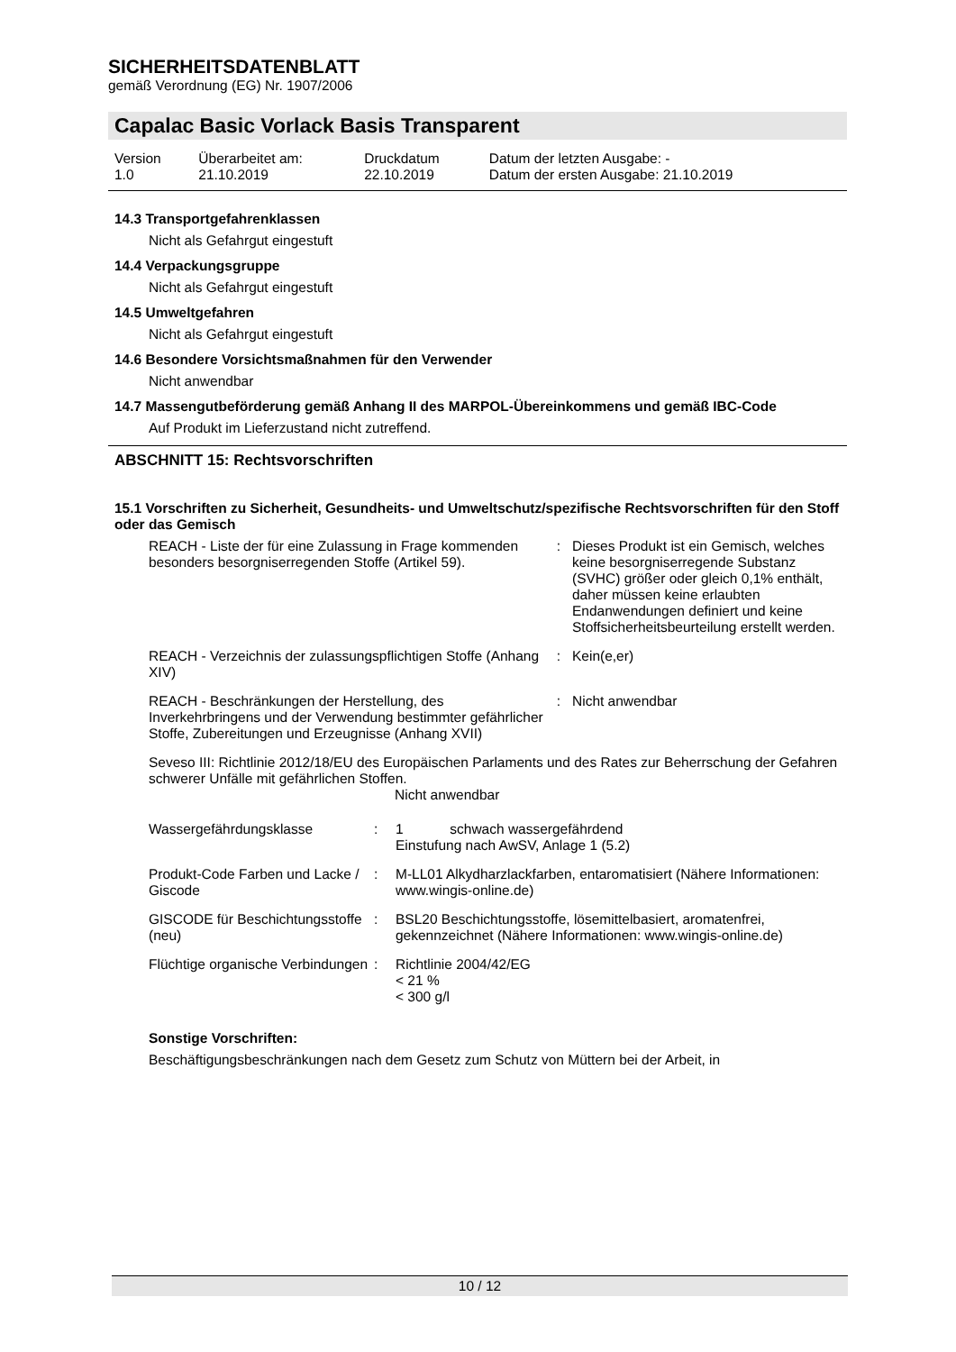SICHERHEITSDATENBLATT
gemäß Verordnung (EG) Nr. 1907/2006
Capalac Basic Vorlack Basis Transparent
| Version | Überarbeitet am: | Druckdatum | Datum der letzten Ausgabe: - |
| 1.0 | 21.10.2019 | 22.10.2019 | Datum der ersten Ausgabe: 21.10.2019 |
14.3 Transportgefahrenklassen
Nicht als Gefahrgut eingestuft
14.4 Verpackungsgruppe
Nicht als Gefahrgut eingestuft
14.5 Umweltgefahren
Nicht als Gefahrgut eingestuft
14.6 Besondere Vorsichtsmaßnahmen für den Verwender
Nicht anwendbar
14.7 Massengutbeförderung gemäß Anhang II des MARPOL-Übereinkommens und gemäß IBC-Code
Auf Produkt im Lieferzustand nicht zutreffend.
ABSCHNITT 15: Rechtsvorschriften
15.1 Vorschriften zu Sicherheit, Gesundheits- und Umweltschutz/spezifische Rechtsvorschriften für den Stoff oder das Gemisch
| REACH - Liste der für eine Zulassung in Frage kommenden besonders besorgniserregenden Stoffe (Artikel 59). | : | Dieses Produkt ist ein Gemisch, welches keine besorgniserregende Substanz (SVHC) größer oder gleich 0,1% enthält, daher müssen keine erlaubten Endanwendungen definiert und keine Stoffsicherheitsbeurteilung erstellt werden. |
| REACH - Verzeichnis der zulassungspflichtigen Stoffe (Anhang XIV) | : | Kein(e,er) |
| REACH - Beschränkungen der Herstellung, des Inverkehrbringens und der Verwendung bestimmter gefährlicher Stoffe, Zubereitungen und Erzeugnisse (Anhang XVII) | : | Nicht anwendbar |
Seveso III: Richtlinie 2012/18/EU des Europäischen Parlaments und des Rates zur Beherrschung der Gefahren schwerer Unfälle mit gefährlichen Stoffen.
Nicht anwendbar
| Wassergefährdungsklasse | : | 1 schwach wassergefährdend Einstufung nach AwSV, Anlage 1 (5.2) |
| Produkt-Code Farben und Lacke / Giscode | : | M-LL01 Alkydharzlackfarben, entaromatisiert (Nähere Informationen: www.wingis-online.de) |
| GISCODE für Beschichtungsstoffe (neu) | : | BSL20 Beschichtungsstoffe, lösemittelbasiert, aromatenfrei, gekennzeichnet (Nähere Informationen: www.wingis-online.de) |
| Flüchtige organische Verbindungen | : | Richtlinie 2004/42/EG < 21 % < 300 g/l |
Sonstige Vorschriften:
Beschäftigungsbeschränkungen nach dem Gesetz zum Schutz von Müttern bei der Arbeit, in
10 / 12